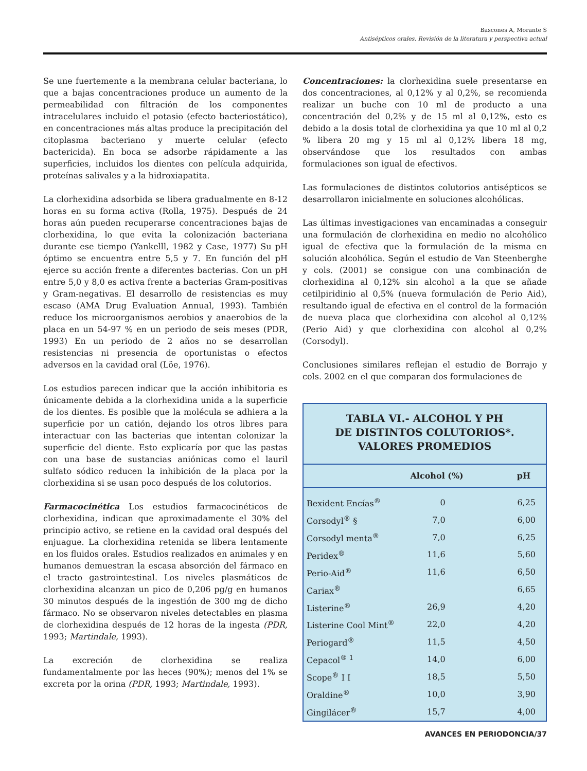Bascones A, Morante S
Antisépticos orales. Revisión de la literatura y perspectiva actual
Se une fuertemente a la membrana celular bacteriana, lo que a bajas concentraciones produce un aumento de la permeabilidad con filtración de los componentes intracelulares incluido el potasio (efecto bacteriostático), en concentraciones más altas produce la precipitación del citoplasma bacteriano y muerte celular (efecto bactericida). En boca se adsorbe rápidamente a las superficies, incluidos los dientes con película adquirida, proteínas salivales y a la hidroxiapatita.
La clorhexidina adsorbida se libera gradualmente en 8-12 horas en su forma activa (Rolla, 1975). Después de 24 horas aún pueden recuperarse concentraciones bajas de clorhexidina, lo que evita la colonización bacteriana durante ese tiempo (Yankelll, 1982 y Case, 1977) Su pH óptimo se encuentra entre 5,5 y 7. En función del pH ejerce su acción frente a diferentes bacterias. Con un pH entre 5,0 y 8,0 es activa frente a bacterias Gram-positivas y Gram-negativas. El desarrollo de resistencias es muy escaso (AMA Drug Evaluation Annual, 1993). También reduce los microorganismos aerobios y anaerobios de la placa en un 54-97 % en un periodo de seis meses (PDR, 1993) En un periodo de 2 años no se desarrollan resistencias ni presencia de oportunistas o efectos adversos en la cavidad oral (Löe, 1976).
Los estudios parecen indicar que la acción inhibitoria es únicamente debida a la clorhexidina unida a la superficie de los dientes. Es posible que la molécula se adhiera a la superficie por un catión, dejando los otros libres para interactuar con las bacterias que intentan colonizar la superficie del diente. Esto explicaría por que las pastas con una base de sustancias aniónicas como el lauril sulfato sódico reducen la inhibición de la placa por la clorhexidina si se usan poco después de los colutorios.
Farmacocinética Los estudios farmacocinéticos de clorhexidina, indican que aproximadamente el 30% del principio activo, se retiene en la cavidad oral después del enjuague. La clorhexidina retenida se libera lentamente en los fluidos orales. Estudios realizados en animales y en humanos demuestran la escasa absorción del fármaco en el tracto gastrointestinal. Los niveles plasmáticos de clorhexidina alcanzan un pico de 0,206 pg/g en humanos 30 minutos después de la ingestión de 300 mg de dicho fármaco. No se observaron niveles detectables en plasma de clorhexidina después de 12 horas de la ingesta (PDR, 1993; Martindale, 1993).
La excreción de clorhexidina se realiza fundamentalmente por las heces (90%); menos del 1% se excreta por la orina (PDR, 1993; Martindale, 1993).
Concentraciones: la clorhexidina suele presentarse en dos concentraciones, al 0,12% y al 0,2%, se recomienda realizar un buche con 10 ml de producto a una concentración del 0,2% y de 15 ml al 0,12%, esto es debido a la dosis total de clorhexidina ya que 10 ml al 0,2 % libera 20 mg y 15 ml al 0,12% libera 18 mg, observándose que los resultados con ambas formulaciones son igual de efectivos.
Las formulaciones de distintos colutorios antisépticos se desarrollaron inicialmente en soluciones alcohólicas.
Las últimas investigaciones van encaminadas a conseguir una formulación de clorhexidina en medio no alcohólico igual de efectiva que la formulación de la misma en solución alcohólica. Según el estudio de Van Steenberghe y cols. (2001) se consigue con una combinación de clorhexidina al 0,12% sin alcohol a la que se añade cetilpiridinio al 0,5% (nueva formulación de Perio Aid), resultando igual de efectiva en el control de la formación de nueva placa que clorhexidina con alcohol al 0,12% (Perio Aid) y que clorhexidina con alcohol al 0,2% (Corsodyl).
Conclusiones similares reflejan el estudio de Borrajo y cols. 2002 en el que comparan dos formulaciones de
TABLA VI.- ALCOHOL Y PH
DE DISTINTOS COLUTORIOS*.
VALORES PROMEDIOS
| | Alcohol (%) | pH |
| --- | --- | --- |
| Bexident Encías<sup>®</sup> | 0 | 6,25 |
| Corsodyl<sup>®</sup> § | 7,0 | 6,00 |
| Corsodyl menta<sup>®</sup> | 7,0 | 6,25 |
| Peridex<sup>®</sup> | 11,6 | 5,60 |
| Perio-Aid<sup>®</sup> | 11,6 | 6,50 |
| Cariax<sup>®</sup> | | 6,65 |
| Listerine<sup>®</sup> | 26,9 | 4,20 |
| Listerine Cool Mint<sup>®</sup> | 22,0 | 4,20 |
| Periogard<sup>®</sup> | 11,5 | 4,50 |
| Cepacol<sup>® 1</sup> | 14,0 | 6,00 |
| Scope<sup>®</sup> I I | 18,5 | 5,50 |
| Oraldine<sup>®</sup> | 10,0 | 3,90 |
| Gingilácer<sup>®</sup> | 15,7 | 4,00 |
AVANCES EN PERIODONCIA/37